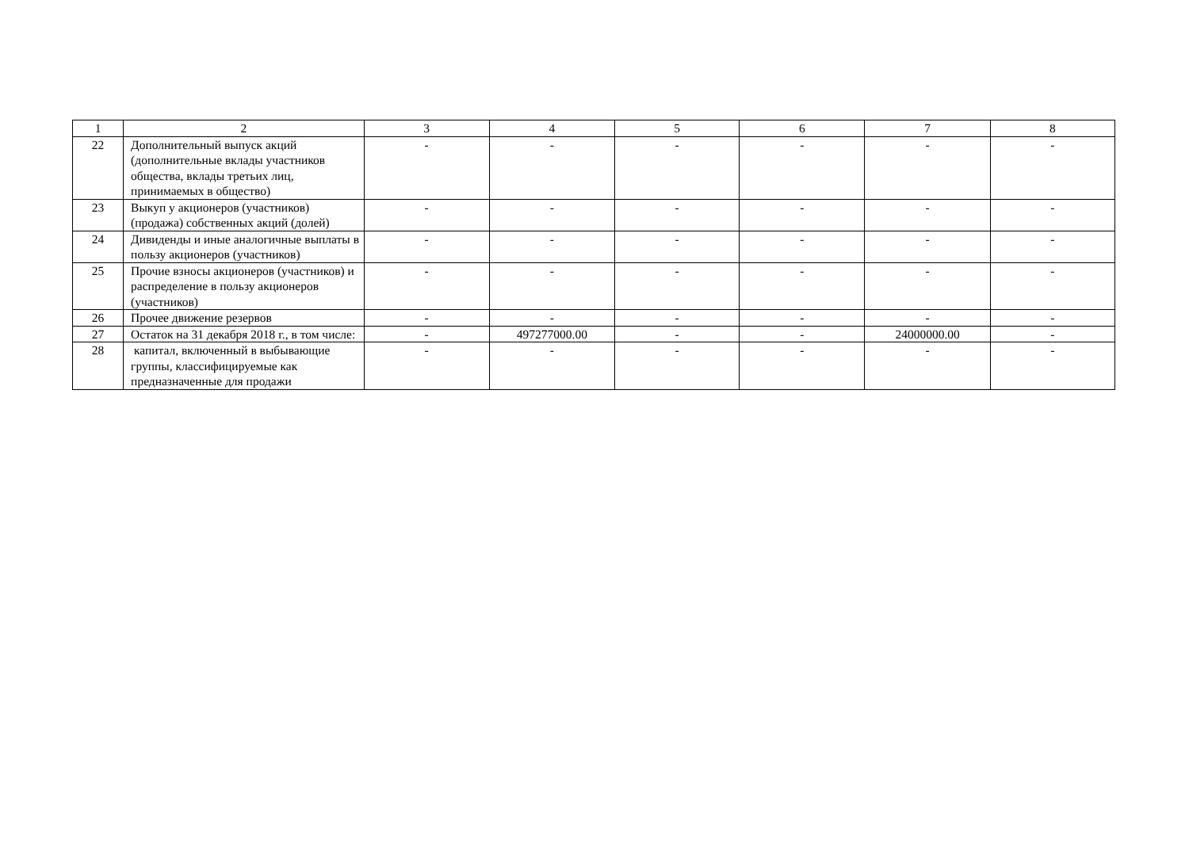| 1 | 2 | 3 | 4 | 5 | 6 | 7 | 8 |
| 22 | Дополнительный выпуск акций (дополнительные вклады участников общества, вклады третьих лиц, принимаемых в общество) | - | - | - | - | - | - |
| 23 | Выкуп у акционеров (участников) (продажа) собственных акций (долей) | - | - | - | - | - | - |
| 24 | Дивиденды и иные аналогичные выплаты в пользу акционеров (участников) | - | - | - | - | - | - |
| 25 | Прочие взносы акционеров (участников) и распределение в пользу акционеров (участников) | - | - | - | - | - | - |
| 26 | Прочее движение резервов | - | - | - | - | - | - |
| 27 | Остаток на 31 декабря 2018 г., в том числе: | - | 497277000.00 | - | - | 24000000.00 | - |
| 28 | капитал, включенный в выбывающие группы, классифицируемые как предназначенные для продажи | - | - | - | - | - | - |